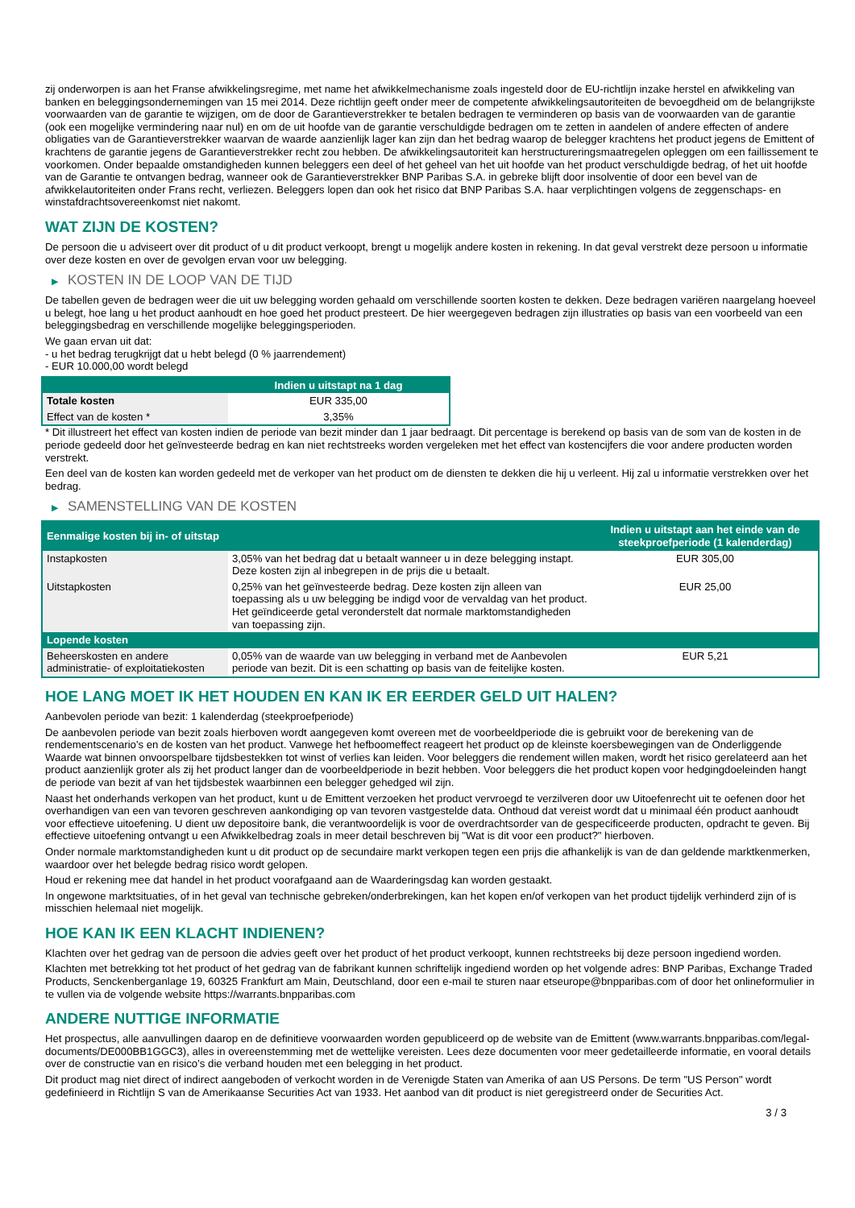zij onderworpen is aan het Franse afwikkelingsregime, met name het afwikkelmechanisme zoals ingesteld door de EU-richtlijn inzake herstel en afwikkeling van banken en beleggingsondernemingen van 15 mei 2014. Deze richtlijn geeft onder meer de competente afwikkelingsautoriteiten de bevoegdheid om de belangrijkste voorwaarden van de garantie te wijzigen, om de door de Garantieverstrekker te betalen bedragen te verminderen op basis van de voorwaarden van de garantie (ook een mogelijke vermindering naar nul) en om de uit hoofde van de garantie verschuldigde bedragen om te zetten in aandelen of andere effecten of andere obligaties van de Garantieverstrekker waarvan de waarde aanzienlijk lager kan zijn dan het bedrag waarop de belegger krachtens het product jegens de Emittent of krachtens de garantie jegens de Garantieverstrekker recht zou hebben. De afwikkelingsautoriteit kan herstructureringsmaatregelen opleggen om een faillissement te voorkomen. Onder bepaalde omstandigheden kunnen beleggers een deel of het geheel van het uit hoofde van het product verschuldigde bedrag, of het uit hoofde van de Garantie te ontvangen bedrag, wanneer ook de Garantieverstrekker BNP Paribas S.A. in gebreke blijft door insolventie of door een bevel van de afwikkelautoriteiten onder Frans recht, verliezen. Beleggers lopen dan ook het risico dat BNP Paribas S.A. haar verplichtingen volgens de zeggenschaps- en winstafdrachtsovereenkomst niet nakomt.
WAT ZIJN DE KOSTEN?
De persoon die u adviseert over dit product of u dit product verkoopt, brengt u mogelijk andere kosten in rekening. In dat geval verstrekt deze persoon u informatie over deze kosten en over de gevolgen ervan voor uw belegging.
▶ KOSTEN IN DE LOOP VAN DE TIJD
De tabellen geven de bedragen weer die uit uw belegging worden gehaald om verschillende soorten kosten te dekken. Deze bedragen variëren naargelang hoeveel u belegt, hoe lang u het product aanhoudt en hoe goed het product presteert. De hier weergegeven bedragen zijn illustraties op basis van een voorbeeld van een beleggingsbedrag en verschillende mogelijke beleggingsperioden.
We gaan ervan uit dat:
- u het bedrag terugkrijgt dat u hebt belegd (0 % jaarrendement)
- EUR 10.000,00 wordt belegd
| | Indien u uitstapt na 1 dag |
| --- | --- |
| Totale kosten | EUR 335,00 |
| Effect van de kosten * | 3,35% |
* Dit illustreert het effect van kosten indien de periode van bezit minder dan 1 jaar bedraagt. Dit percentage is berekend op basis van de som van de kosten in de periode gedeeld door het geïnvesteerde bedrag en kan niet rechtstreeks worden vergeleken met het effect van kostencijfers die voor andere producten worden verstrekt.
Een deel van de kosten kan worden gedeeld met de verkoper van het product om de diensten te dekken die hij u verleent. Hij zal u informatie verstrekken over het bedrag.
▶ SAMENSTELLING VAN DE KOSTEN
| Eenmalige kosten bij in- of uitstap | | Indien u uitstapt aan het einde van de steekproefperiode (1 kalenderdag) |
| --- | --- | --- |
| Instapkosten | 3,05% van het bedrag dat u betaalt wanneer u in deze belegging instapt. Deze kosten zijn al inbegrepen in de prijs die u betaalt. | EUR 305,00 |
| Uitstapkosten | 0,25% van het geïnvesteerde bedrag. Deze kosten zijn alleen van toepassing als u uw belegging be indigd voor de vervaldag van het product. Het geïndiceerde getal veronderstelt dat normale marktomstandigheden van toepassing zijn. | EUR 25,00 |
| Lopende kosten | | |
| Beheerskosten en andere administratie- of exploitatiekosten | 0,05% van de waarde van uw belegging in verband met de Aanbevolen periode van bezit. Dit is een schatting op basis van de feitelijke kosten. | EUR 5,21 |
HOE LANG MOET IK HET HOUDEN EN KAN IK ER EERDER GELD UIT HALEN?
Aanbevolen periode van bezit: 1 kalenderdag (steekproefperiode)
De aanbevolen periode van bezit zoals hierboven wordt aangegeven komt overeen met de voorbeeldperiode die is gebruikt voor de berekening van de rendementscenario's en de kosten van het product. Vanwege het hefboomeffect reageert het product op de kleinste koersbewegingen van de Onderliggende Waarde wat binnen onvoorspelbare tijdsbestekken tot winst of verlies kan leiden. Voor beleggers die rendement willen maken, wordt het risico gerelateerd aan het product aanzienlijk groter als zij het product langer dan de voorbeeldperiode in bezit hebben. Voor beleggers die het product kopen voor hedgingdoeleinden hangt de periode van bezit af van het tijdsbestek waarbinnen een belegger gehedged wil zijn.
Naast het onderhands verkopen van het product, kunt u de Emittent verzoeken het product vervroegd te verzilveren door uw Uitoefenrecht uit te oefenen door het overhandigen van een van tevoren geschreven aankondiging op van tevoren vastgestelde data. Onthoud dat vereist wordt dat u minimaal één product aanhoudt voor effectieve uitoefening. U dient uw depositoire bank, die verantwoordelijk is voor de overdrachtsorder van de gespecificeerde producten, opdracht te geven. Bij effectieve uitoefening ontvangt u een Afwikkelbedrag zoals in meer detail beschreven bij "Wat is dit voor een product?" hierboven.
Onder normale marktomstandigheden kunt u dit product op de secundaire markt verkopen tegen een prijs die afhankelijk is van de dan geldende marktkenmerken, waardoor over het belegde bedrag risico wordt gelopen.
Houd er rekening mee dat handel in het product voorafgaand aan de Waarderingsdag kan worden gestaakt.
In ongewone marktsituaties, of in het geval van technische gebreken/onderbrekingen, kan het kopen en/of verkopen van het product tijdelijk verhinderd zijn of is misschien helemaal niet mogelijk.
HOE KAN IK EEN KLACHT INDIENEN?
Klachten over het gedrag van de persoon die advies geeft over het product of het product verkoopt, kunnen rechtstreeks bij deze persoon ingediend worden.
Klachten met betrekking tot het product of het gedrag van de fabrikant kunnen schriftelijk ingediend worden op het volgende adres: BNP Paribas, Exchange Traded Products, Senckenberganlage 19, 60325 Frankfurt am Main, Deutschland, door een e-mail te sturen naar etseurope@bnpparibas.com of door het onlineformulier in te vullen via de volgende website https://warrants.bnpparibas.com
ANDERE NUTTIGE INFORMATIE
Het prospectus, alle aanvullingen daarop en de definitieve voorwaarden worden gepubliceerd op de website van de Emittent (www.warrants.bnpparibas.com/legal-documents/DE000BB1GGC3), alles in overeenstemming met de wettelijke vereisten. Lees deze documenten voor meer gedetailleerde informatie, en vooral details over de constructie van en risico’s die verband houden met een belegging in het product.
Dit product mag niet direct of indirect aangeboden of verkocht worden in de Verenigde Staten van Amerika of aan US Persons. De term "US Person" wordt gedefinieerd in Richtlijn S van de Amerikaanse Securities Act van 1933. Het aanbod van dit product is niet geregistreerd onder de Securities Act.
3 / 3